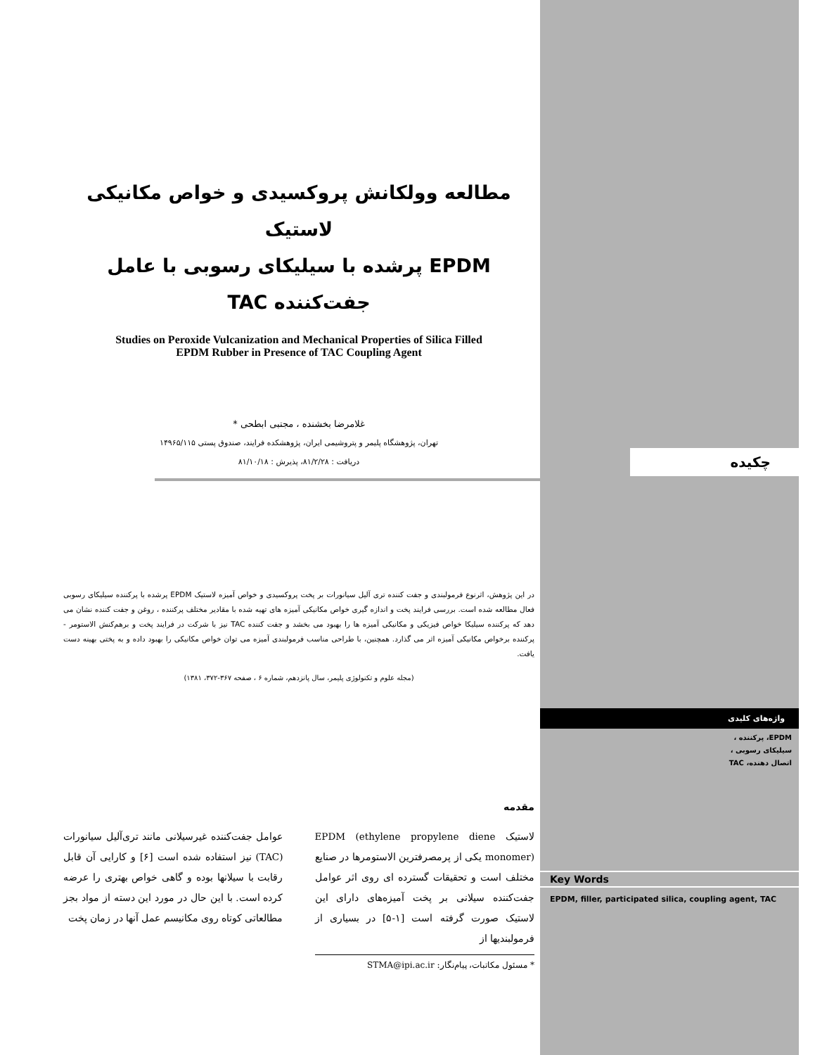مطالعه وولکانش پروکسیدی و خواص مکانیکی لاستیک
EPDM پرشده با سیلیکای رسوبی با عامل
جفت‌کننده TAC
Studies on Peroxide Vulcanization and Mechanical Properties of Silica Filled
EPDM Rubber in Presence of TAC Coupling Agent
غلامرضا بخشنده ، مجتبی ابطحی *
تهران، پژوهشگاه پلیمر و پتروشیمی ایران، پژوهشکده فرایند، صندوق پستی ۱۴۹۶۵/۱۱۵
دریافت : ۸۱/۲/۲۸، پذیرش : ۸۱/۱۰/۱۸
در این پژوهش، اثرنوع فرمولبندی و جفت کننده تری آلیل سیانورات بر پخت پروکسیدی و خواص آمیزه لاستیک EPDM پرشده با پرکننده سیلیکای رسوبی فعال مطالعه شده است. بررسی فرایند پخت و اندازه گیری خواص مکانیکی آمیزه های تهیه شده با مقادیر مختلف پرکننده ، روغن و جفت کننده نشان می دهد که پرکننده سیلیکا خواص فیزیکی و مکانیکی آمیزه ها را بهبود می بخشد و جفت کننده TAC نیز با شرکت در فرایند پخت و برهم‌کنش الاستومر - پرکننده برخواص مکانیکی آمیزه اثر می گذارد. همچنین، با طراحی مناسب فرمولبندی آمیزه می توان خواص مکانیکی را بهبود داده و به پختی بهینه دست یافت.
(مجله علوم و تکنولوژی پلیمر، سال پانزدهم، شماره ۶ ، صفحه ۳۶۷-۳۷۲، ۱۳۸۱)
مقدمه
لاستیک EPDM (ethylene propylene diene monomer) یکی از پرمصرفترین الاستومرها در صنایع مختلف است و تحقیقات گسترده ای روی اثر عوامل جفت‌کننده سیلانی بر پخت آمیزه‌های دارای این لاستیک صورت گرفته است [۱-۵] در بسیاری از فرمولبندیها از
* مسئول مکاتبات، پیام‌نگار: STMA@ipi.ac.ir
عوامل جفت‌کننده غیرسیلانی مانند تری‌آلیل سیانورات (TAC) نیز استفاده شده است [۶] و کارایی آن قابل رقابت با سیلانها بوده و گاهی خواص بهتری را عرضه کرده است. با این حال در مورد این دسته از مواد بجز مطالعاتی کوتاه روی مکانیسم عمل آنها در زمان پخت
چکیده
واژه‌های کلیدی
EPDM، پرکننده ،
سیلیکای رسوبی ،
اتصال دهنده، TAC
Key Words
EPDM, filler, participated silica, coupling agent, TAC